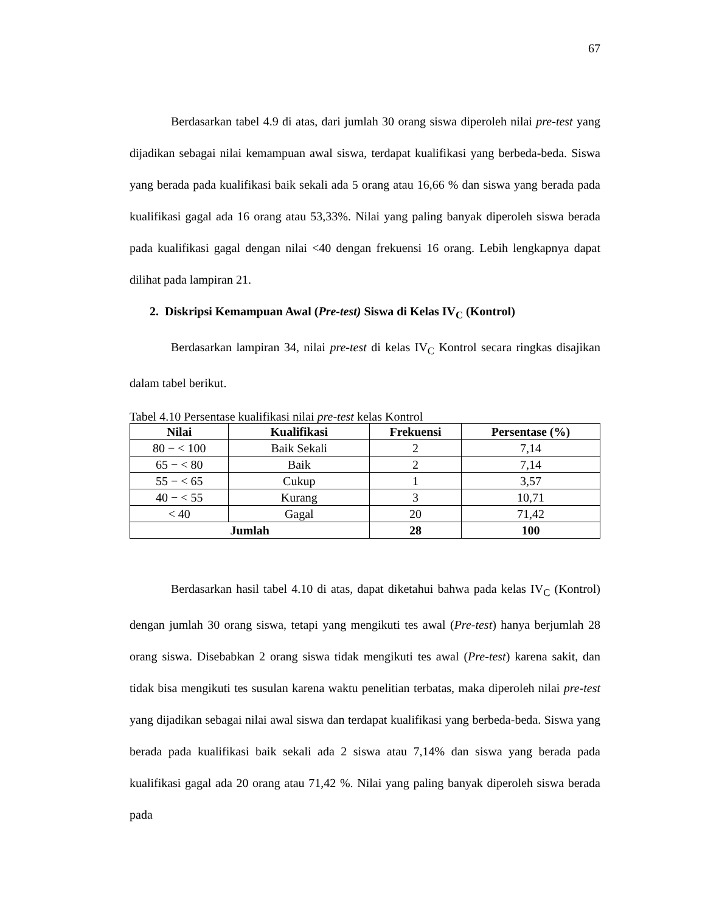67
Berdasarkan tabel 4.9 di atas, dari jumlah 30 orang siswa diperoleh nilai pre-test yang dijadikan sebagai nilai kemampuan awal siswa, terdapat kualifikasi yang berbeda-beda. Siswa yang berada pada kualifikasi baik sekali ada 5 orang atau 16,66 % dan siswa yang berada pada kualifikasi gagal ada 16 orang atau 53,33%. Nilai yang paling banyak diperoleh siswa berada pada kualifikasi gagal dengan nilai <40 dengan frekuensi 16 orang. Lebih lengkapnya dapat dilihat pada lampiran 21.
2. Diskripsi Kemampuan Awal (Pre-test) Siswa di Kelas IV<sub>C</sub> (Kontrol)
Berdasarkan lampiran 34, nilai pre-test di kelas IV<sub>C</sub> Kontrol secara ringkas disajikan dalam tabel berikut.
Tabel 4.10 Persentase kualifikasi nilai pre-test kelas Kontrol
| Nilai | Kualifikasi | Frekuensi | Persentase (%) |
| --- | --- | --- | --- |
| 80 − < 100 | Baik Sekali | 2 | 7,14 |
| 65 − < 80 | Baik | 2 | 7,14 |
| 55 − < 65 | Cukup | 1 | 3,57 |
| 40 − < 55 | Kurang | 3 | 10,71 |
| < 40 | Gagal | 20 | 71,42 |
| Jumlah | | 28 | 100 |
Berdasarkan hasil tabel 4.10 di atas, dapat diketahui bahwa pada kelas IV<sub>C</sub> (Kontrol) dengan jumlah 30 orang siswa, tetapi yang mengikuti tes awal (Pre-test) hanya berjumlah 28 orang siswa. Disebabkan 2 orang siswa tidak mengikuti tes awal (Pre-test) karena sakit, dan tidak bisa mengikuti tes susulan karena waktu penelitian terbatas, maka diperoleh nilai pre-test yang dijadikan sebagai nilai awal siswa dan terdapat kualifikasi yang berbeda-beda. Siswa yang berada pada kualifikasi baik sekali ada 2 siswa atau 7,14% dan siswa yang berada pada kualifikasi gagal ada 20 orang atau 71,42 %. Nilai yang paling banyak diperoleh siswa berada pada